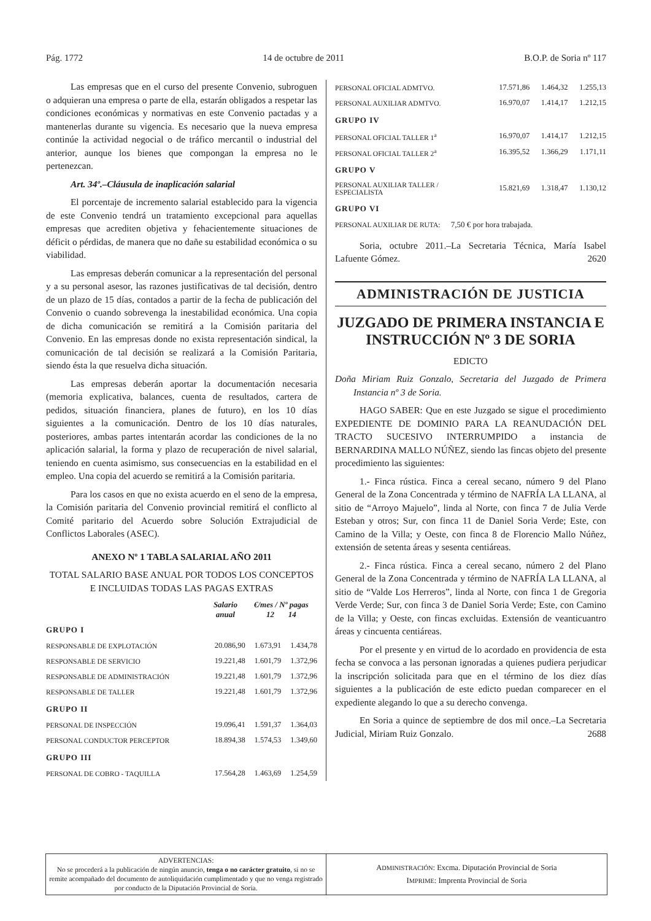Pág. 1772 14 de octubre de 2011 B.O.P. de Soria nº 117
Las empresas que en el curso del presente Convenio, subroguen o adquieran una empresa o parte de ella, estarán obligados a respetar las condiciones económicas y normativas en este Convenio pactadas y a mantenerlas durante su vigencia. Es necesario que la nueva empresa continúe la actividad negocial o de tráfico mercantil o industrial del anterior, aunque los bienes que compongan la empresa no le pertenezcan.
Art. 34º.–Cláusula de inaplicación salarial
El porcentaje de incremento salarial establecido para la vigencia de este Convenio tendrá un tratamiento excepcional para aquellas empresas que acrediten objetiva y fehacientemente situaciones de déficit o pérdidas, de manera que no dañe su estabilidad económica o su viabilidad.
Las empresas deberán comunicar a la representación del personal y a su personal asesor, las razones justificativas de tal decisión, dentro de un plazo de 15 días, contados a partir de la fecha de publicación del Convenio o cuando sobrevenga la inestabilidad económica. Una copia de dicha comunicación se remitirá a la Comisión paritaria del Convenio. En las empresas donde no exista representación sindical, la comunicación de tal decisión se realizará a la Comisión Paritaria, siendo ésta la que resuelva dicha situación.
Las empresas deberán aportar la documentación necesaria (memoria explicativa, balances, cuenta de resultados, cartera de pedidos, situación financiera, planes de futuro), en los 10 días siguientes a la comunicación. Dentro de los 10 días naturales, posteriores, ambas partes intentarán acordar las condiciones de la no aplicación salarial, la forma y plazo de recuperación de nivel salarial, teniendo en cuenta asimismo, sus consecuencias en la estabilidad en el empleo. Una copia del acuerdo se remitirá a la Comisión paritaria.
Para los casos en que no exista acuerdo en el seno de la empresa, la Comisión paritaria del Convenio provincial remitirá el conflicto al Comité paritario del Acuerdo sobre Solución Extrajudicial de Conflictos Laborales (ASEC).
ANEXO Nº 1 TABLA SALARIAL AÑO 2011
TOTAL SALARIO BASE ANUAL POR TODOS LOS CONCEPTOS E INCLUIDAS TODAS LAS PAGAS EXTRAS
| | Salario anual | €/mes / Nº pagas 12 14 | |
| --- | --- | --- | --- |
| GRUPO I | | | |
| RESPONSABLE DE EXPLOTACIÓN | 20.086,90 | 1.673,91 | 1.434,78 |
| RESPONSABLE DE SERVICIO | 19.221,48 | 1.601,79 | 1.372,96 |
| RESPONSABLE DE ADMINISTRACIÓN | 19.221,48 | 1.601,79 | 1.372,96 |
| RESPONSABLE DE TALLER | 19.221,48 | 1.601,79 | 1.372,96 |
| GRUPO II | | | |
| PERSONAL DE INSPECCIÓN | 19.096,41 | 1.591,37 | 1.364,03 |
| PERSONAL CONDUCTOR PERCEPTOR | 18.894,38 | 1.574,53 | 1.349,60 |
| GRUPO III | | | |
| PERSONAL DE COBRO - TAQUILLA | 17.564,28 | 1.463,69 | 1.254,59 |
| PERSONAL OFICIAL ADMTVO. | 17.571,86 | 1.464,32 | 1.255,13 |
| PERSONAL AUXILIAR ADMTVO. | 16.970,07 | 1.414,17 | 1.212,15 |
| GRUPO IV | | | |
| PERSONAL OFICIAL TALLER 1<sup>a</sup> | 16.970,07 | 1.414,17 | 1.212,15 |
| PERSONAL OFICIAL TALLER 2<sup>a</sup> | 16.395,52 | 1.366,29 | 1.171,11 |
| GRUPO V | | | |
| PERSONAL AUXILIAR TALLER / ESPECIALISTA | 15.821,69 | 1.318,47 | 1.130,12 |
| GRUPO VI | | | |
| PERSONAL AUXILIAR DE RUTA: 7,50 € por hora trabajada. | | | |
Soria, octubre 2011.–La Secretaria Técnica, María Isabel Lafuente Gómez. 2620
ADMINISTRACIÓN DE JUSTICIA
JUZGADO DE PRIMERA INSTANCIA E INSTRUCCIÓN Nº 3 DE SORIA
EDICTO
Doña Miriam Ruiz Gonzalo, Secretaria del Juzgado de Primera Instancia nº 3 de Soria.
HAGO SABER: Que en este Juzgado se sigue el procedimiento EXPEDIENTE DE DOMINIO PARA LA REANUDACIÓN DEL TRACTO SUCESIVO INTERRUMPIDO a instancia de BERNARDINA MALLO NÚÑEZ, siendo las fincas objeto del presente procedimiento las siguientes:
1.- Finca rústica. Finca a cereal secano, número 9 del Plano General de la Zona Concentrada y término de NAFRÍA LA LLANA, al sitio de “Arroyo Majuelo”, linda al Norte, con finca 7 de Julia Verde Esteban y otros; Sur, con finca 11 de Daniel Soria Verde; Este, con Camino de la Villa; y Oeste, con finca 8 de Florencio Mallo Núñez, extensión de setenta áreas y sesenta centiáreas.
2.- Finca rústica. Finca a cereal secano, número 2 del Plano General de la Zona Concentrada y término de NAFRÍA LA LLANA, al sitio de “Valde Los Herreros”, linda al Norte, con finca 1 de Gregoria Verde Verde; Sur, con finca 3 de Daniel Soria Verde; Este, con Camino de la Villa; y Oeste, con fincas excluidas. Extensión de veanticuantro áreas y cincuenta centiáreas.
Por el presente y en virtud de lo acordado en providencia de esta fecha se convoca a las personan ignoradas a quienes pudiera perjudicar la inscripción solicitada para que en el término de los diez días siguientes a la publicación de este edicto puedan comparecer en el expediente alegando lo que a su derecho convenga.
En Soria a quince de septiembre de dos mil once.–La Secretaria Judicial, Miriam Ruiz Gonzalo. 2688
ADVERTENCIAS:
No se procederá a la publicación de ningún anuncio, tenga o no carácter gratuito, si no se remite acompañado del documento de autoliquidación cumplimentado y que no venga registrado por conducto de la Diputación Provincial de Soria.
ADMINISTRACIÓN: Excma. Diputación Provincial de Soria
IMPRIME: Imprenta Provincial de Soria